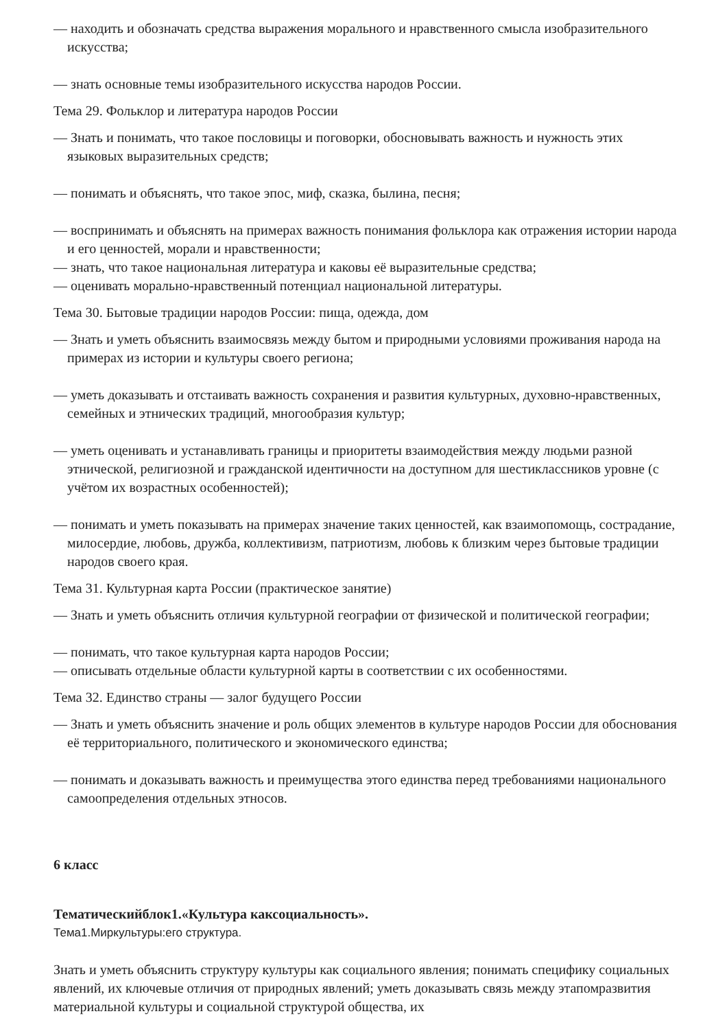— находить и обозначать средства выражения морального и нравственного смысла изобразительного искусства;
— знать основные темы изобразительного искусства народов России.
Тема 29. Фольклор и литература народов России
— Знать и понимать, что такое пословицы и поговорки, обосновывать важность и нужность этих языковых выразительных средств;
— понимать и объяснять, что такое эпос, миф, сказка, былина, песня;
— воспринимать и объяснять на примерах важность понимания фольклора как отражения истории народа и его ценностей, морали и нравственности;
— знать, что такое национальная литература и каковы её выразительные средства;
— оценивать морально-нравственный потенциал национальной литературы.
Тема 30. Бытовые традиции народов России: пища, одежда, дом
— Знать и уметь объяснить взаимосвязь между бытом и природными условиями проживания народа на примерах из истории и культуры своего региона;
— уметь доказывать и отстаивать важность сохранения и развития культурных, духовно-нравственных, семейных и этнических традиций, многообразия культур;
— уметь оценивать и устанавливать границы и приоритеты взаимодействия между людьми разной этнической, религиозной и гражданской идентичности на доступном для шестиклассников уровне (с учётом их возрастных особенностей);
— понимать и уметь показывать на примерах значение таких ценностей, как взаимопомощь, сострадание, милосердие, любовь, дружба, коллективизм, патриотизм, любовь к близким через бытовые традиции народов своего края.
Тема 31. Культурная карта России (практическое занятие)
— Знать и уметь объяснить отличия культурной географии от физической и политической географии;
— понимать, что такое культурная карта народов России;
— описывать отдельные области культурной карты в соответствии с их особенностями.
Тема 32. Единство страны — залог будущего России
— Знать и уметь объяснить значение и роль общих элементов в культуре народов России для обоснования её территориального, политического и экономического единства;
— понимать и доказывать важность и преимущества этого единства перед требованиями национального самоопределения отдельных этносов.
6 класс
Тематическийблок1.«Культура каксоциальность».
Тема1.Миркультуры:его структура.
Знать и уметь объяснить структуру культуры как социального явления; понимать специфику социальных явлений, их ключевые отличия от природных явлений; уметь доказывать связь между этапомразвития материальной культуры и социальной структурой общества, их